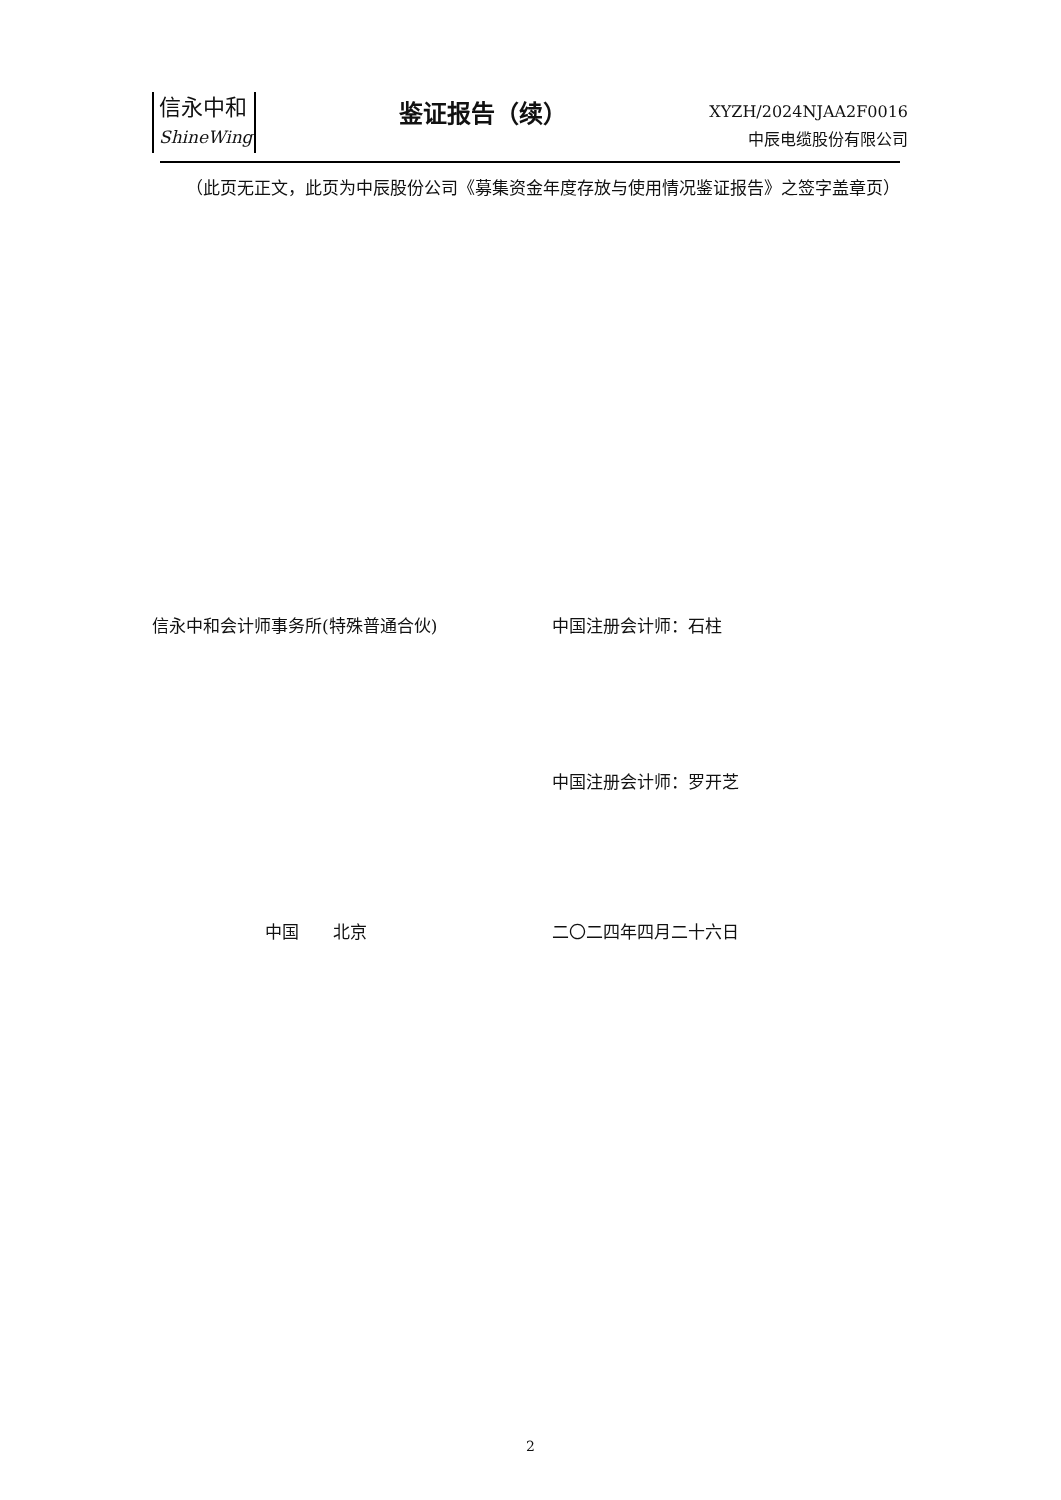信永中和
ShineWing
鉴证报告（续）
XYZH/2024NJAA2F0016
中辰电缆股份有限公司
  （此页无正文，此页为中辰股份公司《募集资金年度存放与使用情况鉴证报告》之签字盖章页）
信永中和会计师事务所(特殊普通合伙) 中国注册会计师：石柱
中国注册会计师：罗开芝
中国  北京 二〇二四年四月二十六日
2